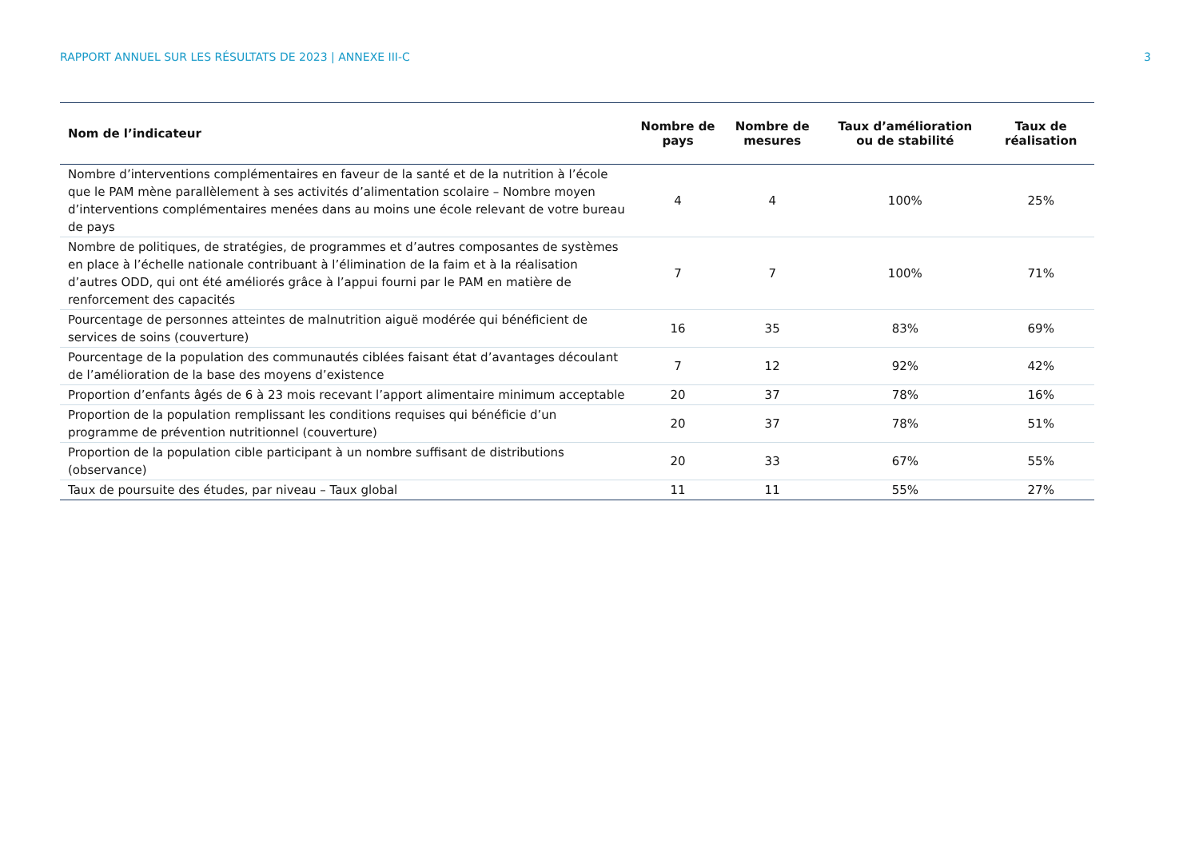RAPPORT ANNUEL SUR LES RÉSULTATS DE 2023 | ANNEXE III-C 3
| Nom de l’indicateur | Nombre de pays | Nombre de mesures | Taux d’amélioration ou de stabilité | Taux de réalisation |
| --- | --- | --- | --- | --- |
| Nombre d’interventions complémentaires en faveur de la santé et de la nutrition à l’école que le PAM mène parallèlement à ses activités d’alimentation scolaire – Nombre moyen d’interventions complémentaires menées dans au moins une école relevant de votre bureau de pays | 4 | 4 | 100% | 25% |
| Nombre de politiques, de stratégies, de programmes et d’autres composantes de systèmes en place à l’échelle nationale contribuant à l’élimination de la faim et à la réalisation d’autres ODD, qui ont été améliorés grâce à l’appui fourni par le PAM en matière de renforcement des capacités | 7 | 7 | 100% | 71% |
| Pourcentage de personnes atteintes de malnutrition aiguë modérée qui bénéficient de services de soins (couverture) | 16 | 35 | 83% | 69% |
| Pourcentage de la population des communautés ciblées faisant état d’avantages découlant de l’amélioration de la base des moyens d’existence | 7 | 12 | 92% | 42% |
| Proportion d’enfants âgés de 6 à 23 mois recevant l’apport alimentaire minimum acceptable | 20 | 37 | 78% | 16% |
| Proportion de la population remplissant les conditions requises qui bénéficie d’un programme de prévention nutritionnel (couverture) | 20 | 37 | 78% | 51% |
| Proportion de la population cible participant à un nombre suffisant de distributions (observance) | 20 | 33 | 67% | 55% |
| Taux de poursuite des études, par niveau – Taux global | 11 | 11 | 55% | 27% |